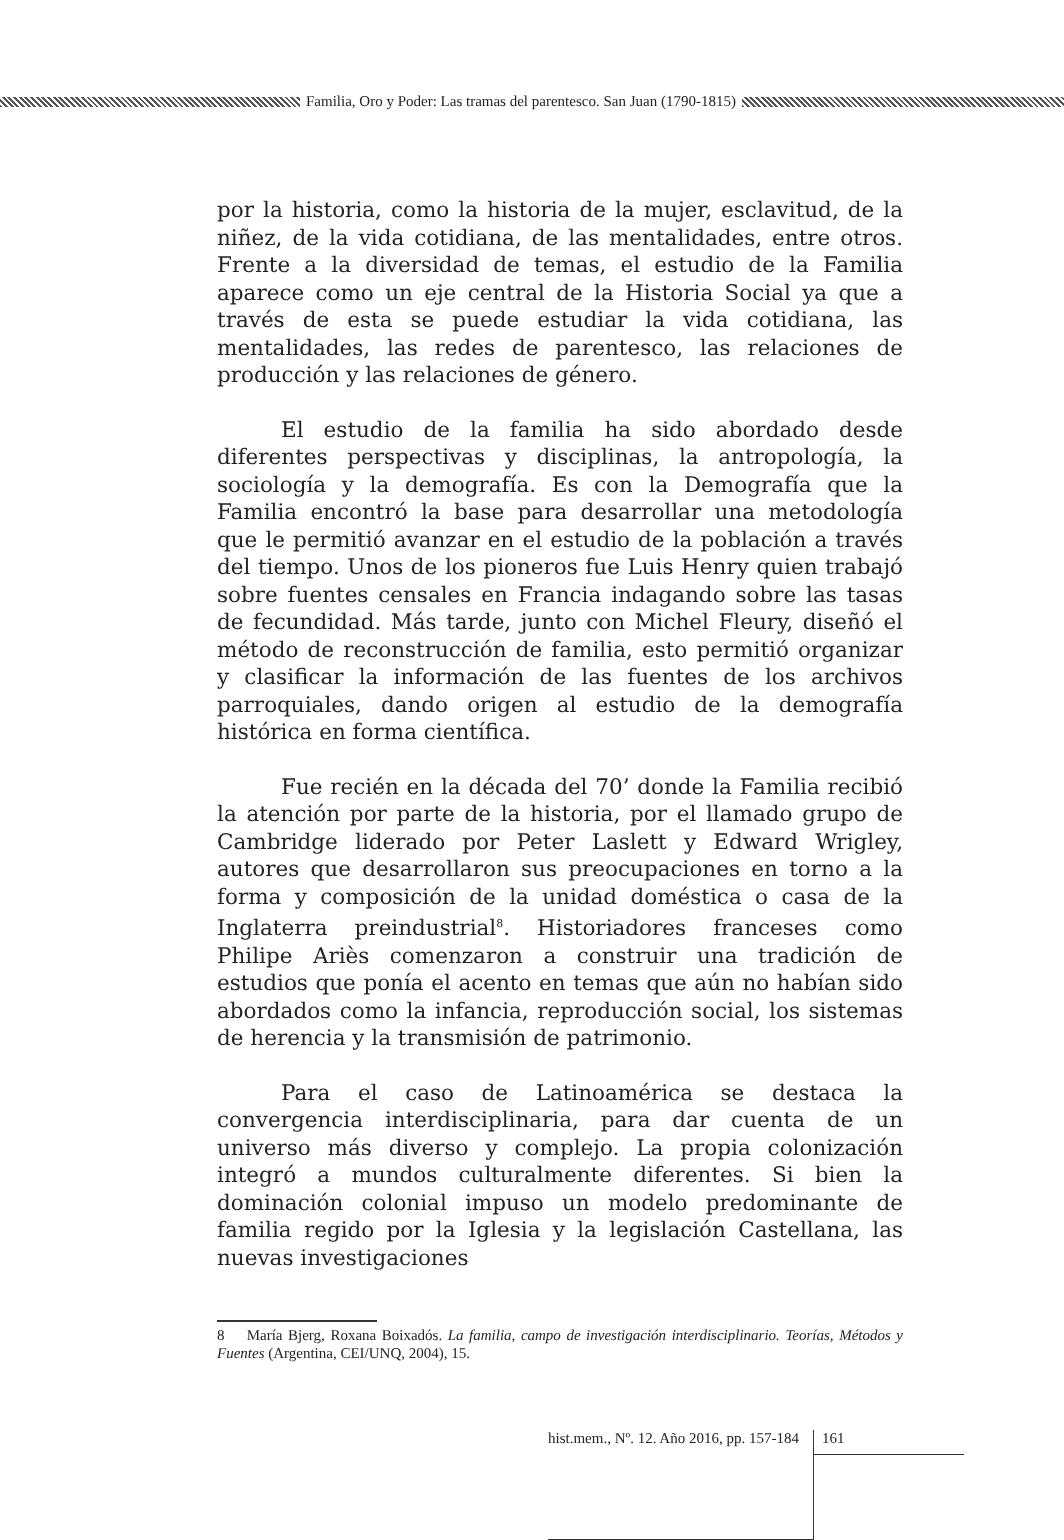Familia, Oro y Poder: Las tramas del parentesco. San Juan (1790-1815)
por la historia, como la historia de la mujer, esclavitud, de la niñez, de la vida cotidiana, de las mentalidades, entre otros. Frente a la diversidad de temas, el estudio de la Familia aparece como un eje central de la Historia Social ya que a través de esta se puede estudiar la vida cotidiana, las mentalidades, las redes de parentesco, las relaciones de producción y las relaciones de género.
El estudio de la familia ha sido abordado desde diferentes perspectivas y disciplinas, la antropología, la sociología y la demografía. Es con la Demografía que la Familia encontró la base para desarrollar una metodología que le permitió avanzar en el estudio de la población a través del tiempo. Unos de los pioneros fue Luis Henry quien trabajó sobre fuentes censales en Francia indagando sobre las tasas de fecundidad. Más tarde, junto con Michel Fleury, diseñó el método de reconstrucción de familia, esto permitió organizar y clasificar la información de las fuentes de los archivos parroquiales, dando origen al estudio de la demografía histórica en forma científica.
Fue recién en la década del 70’ donde la Familia recibió la atención por parte de la historia, por el llamado grupo de Cambridge liderado por Peter Laslett y Edward Wrigley, autores que desarrollaron sus preocupaciones en torno a la forma y composición de la unidad doméstica o casa de la Inglaterra preindustrial<sup>8</sup>. Historiadores franceses como Philipe Ariès comenzaron a construir una tradición de estudios que ponía el acento en temas que aún no habían sido abordados como la infancia, reproducción social, los sistemas de herencia y la transmisión de patrimonio.
Para el caso de Latinoamérica se destaca la convergencia interdisciplinaria, para dar cuenta de un universo más diverso y complejo. La propia colonización integró a mundos culturalmente diferentes. Si bien la dominación colonial impuso un modelo predominante de familia regido por la Iglesia y la legislación Castellana, las nuevas investigaciones
8 María Bjerg, Roxana Boixadós. La familia, campo de investigación interdisciplinario. Teorías, Métodos y Fuentes (Argentina, CEI/UNQ, 2004), 15.
hist.mem., Nº. 12. Año 2016, pp. 157-184
161